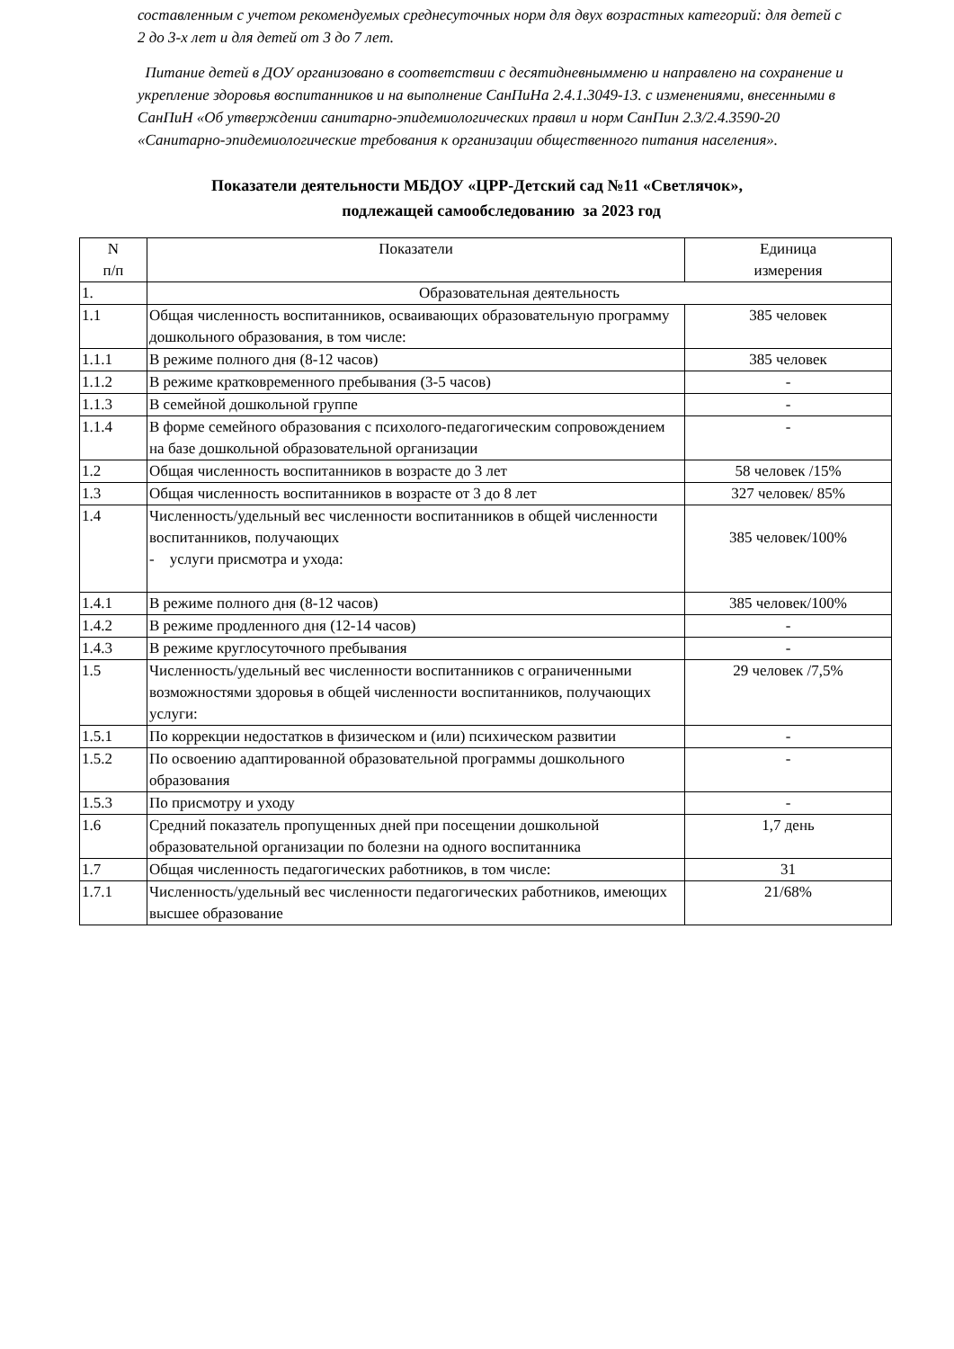составленным с учетом рекомендуемых среднесуточных норм для двух возрастных категорий: для детей с 2 до 3-х лет и для детей от 3 до 7 лет.
Питание детей в ДОУ организовано в соответствии с десятидневнымменю и направлено на сохранение и укрепление здоровья воспитанников и на выполнение СанПиНа 2.4.1.3049-13. с изменениями, внесенными в СанПиН «Об утверждении санитарно-эпидемиологических правил и норм СанПин 2.3/2.4.3590-20 «Санитарно-эпидемиологические требования к организации общественного питания населения».
Показатели деятельности МБДОУ «ЦРР-Детский сад №11 «Светлячок»,
подлежащей самообследованию за 2023 год
| N п/п | Показатели | Единица измерения |
| --- | --- | --- |
| 1. | Образовательная деятельность | |
| 1.1 | Общая численность воспитанников, осваивающих образовательную программу дошкольного образования, в том числе: | 385 человек |
| 1.1.1 | В режиме полного дня (8-12 часов) | 385 человек |
| 1.1.2 | В режиме кратковременного пребывания (3-5 часов) | - |
| 1.1.3 | В семейной дошкольной группе | - |
| 1.1.4 | В форме семейного образования с психолого-педагогическим сопровождением на базе дошкольной образовательной организации | - |
| 1.2 | Общая численность воспитанников в возрасте до 3 лет | 58 человек /15% |
| 1.3 | Общая численность воспитанников в возрасте от 3 до 8 лет | 327 человек/ 85% |
| 1.4 | Численность/удельный вес численности воспитанников в общей численности воспитанников, получающих - услуги присмотра и ухода: | 385 человек/100% |
| 1.4.1 | В режиме полного дня (8-12 часов) | 385 человек/100% |
| 1.4.2 | В режиме продленного дня (12-14 часов) | - |
| 1.4.3 | В режиме круглосуточного пребывания | - |
| 1.5 | Численность/удельный вес численности воспитанников с ограниченными возможностями здоровья в общей численности воспитанников, получающих услуги: | 29 человек /7,5% |
| 1.5.1 | По коррекции недостатков в физическом и (или) психическом развитии | - |
| 1.5.2 | По освоению адаптированной образовательной программы дошкольного образования | - |
| 1.5.3 | По присмотру и уходу | - |
| 1.6 | Средний показатель пропущенных дней при посещении дошкольной образовательной организации по болезни на одного воспитанника | 1,7 день |
| 1.7 | Общая численность педагогических работников, в том числе: | 31 |
| 1.7.1 | Численность/удельный вес численности педагогических работников, имеющих высшее образование | 21/68% |